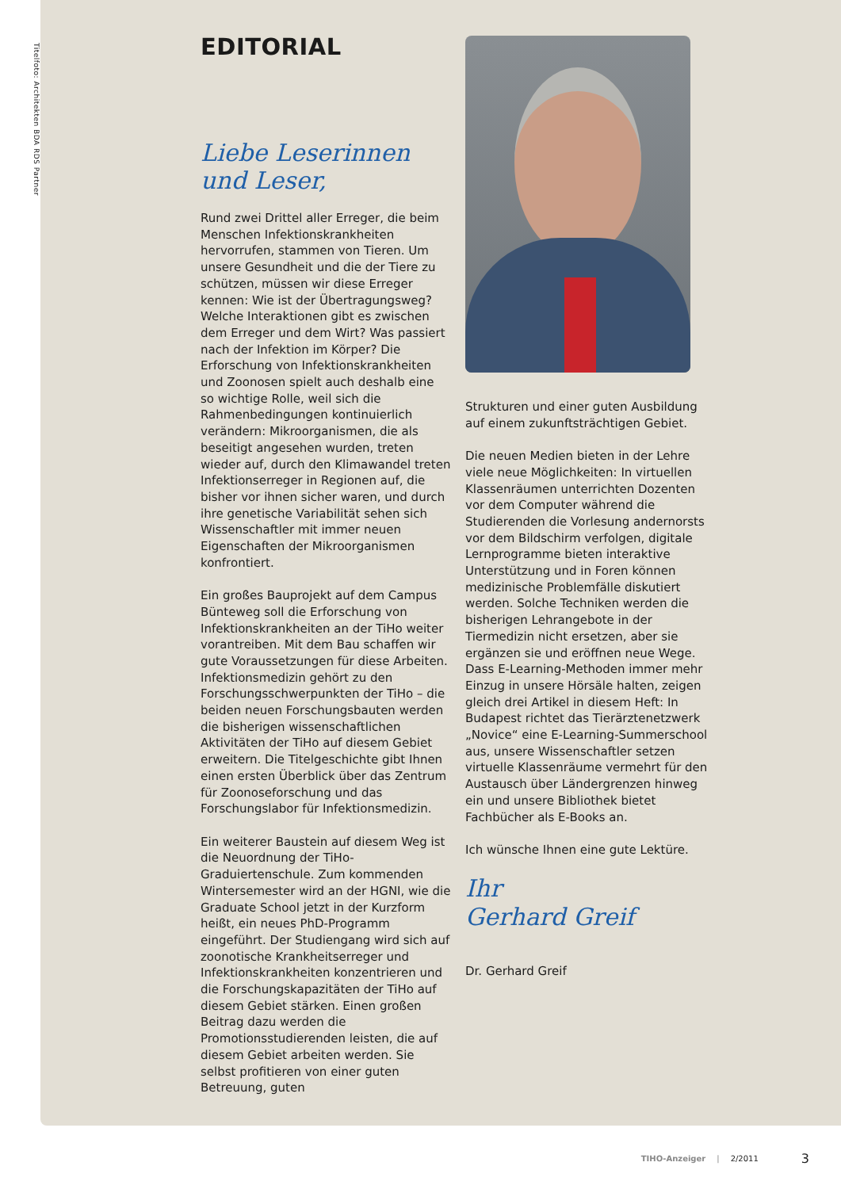Titelfoto: Architekten BDA RDS Partner
EDITORIAL
Liebe Leserinnen
und Leser,
Rund zwei Drittel aller Erreger, die beim Menschen Infektionskrankheiten hervorrufen, stammen von Tieren. Um unsere Gesundheit und die der Tiere zu schützen, müssen wir diese Erreger kennen: Wie ist der Übertragungsweg? Welche Interaktionen gibt es zwischen dem Erreger und dem Wirt? Was passiert nach der Infektion im Körper? Die Erforschung von Infektionskrankheiten und Zoonosen spielt auch deshalb eine so wichtige Rolle, weil sich die Rahmenbedingungen kontinuierlich verändern: Mikroorganismen, die als beseitigt angesehen wurden, treten wieder auf, durch den Klimawandel treten Infektionserreger in Regionen auf, die bisher vor ihnen sicher waren, und durch ihre genetische Variabilität sehen sich Wissenschaftler mit immer neuen Eigenschaften der Mikroorganismen konfrontiert.
Ein großes Bauprojekt auf dem Campus Bünteweg soll die Erforschung von Infektionskrankheiten an der TiHo weiter vorantreiben. Mit dem Bau schaffen wir gute Voraussetzungen für diese Arbeiten. Infektionsmedizin gehört zu den Forschungsschwerpunkten der TiHo – die beiden neuen Forschungsbauten werden die bisherigen wissenschaftlichen Aktivitäten der TiHo auf diesem Gebiet erweitern. Die Titelgeschichte gibt Ihnen einen ersten Überblick über das Zentrum für Zoonoseforschung und das Forschungslabor für Infektionsmedizin.
Ein weiterer Baustein auf diesem Weg ist die Neuordnung der TiHo-Graduiertenschule. Zum kommenden Wintersemester wird an der HGNI, wie die Graduate School jetzt in der Kurzform heißt, ein neues PhD-Programm eingeführt. Der Studiengang wird sich auf zoonotische Krankheitserreger und Infektionskrankheiten konzentrieren und die Forschungskapazitäten der TiHo auf diesem Gebiet stärken. Einen großen Beitrag dazu werden die Promotionsstudierenden leisten, die auf diesem Gebiet arbeiten werden. Sie selbst profitieren von einer guten Betreuung, guten
Strukturen und einer guten Ausbildung auf einem zukunftsträchtigen Gebiet.
Die neuen Medien bieten in der Lehre viele neue Möglichkeiten: In virtuellen Klassenräumen unterrichten Dozenten vor dem Computer während die Studierenden die Vorlesung andernorsts vor dem Bildschirm verfolgen, digitale Lernprogramme bieten interaktive Unterstützung und in Foren können medizinische Problemfälle diskutiert werden. Solche Techniken werden die bisherigen Lehrangebote in der Tiermedizin nicht ersetzen, aber sie ergänzen sie und eröffnen neue Wege. Dass E-Learning-Methoden immer mehr Einzug in unsere Hörsäle halten, zeigen gleich drei Artikel in diesem Heft: In Budapest richtet das Tierärztenetzwerk „Novice“ eine E-Learning-Summerschool aus, unsere Wissenschaftler setzen virtuelle Klassenräume vermehrt für den Austausch über Ländergrenzen hinweg ein und unsere Bibliothek bietet Fachbücher als E-Books an.
Ich wünsche Ihnen eine gute Lektüre.
Ihr
Gerhard Greif
Dr. Gerhard Greif
TIHO-Anzeiger | 2/2011 3